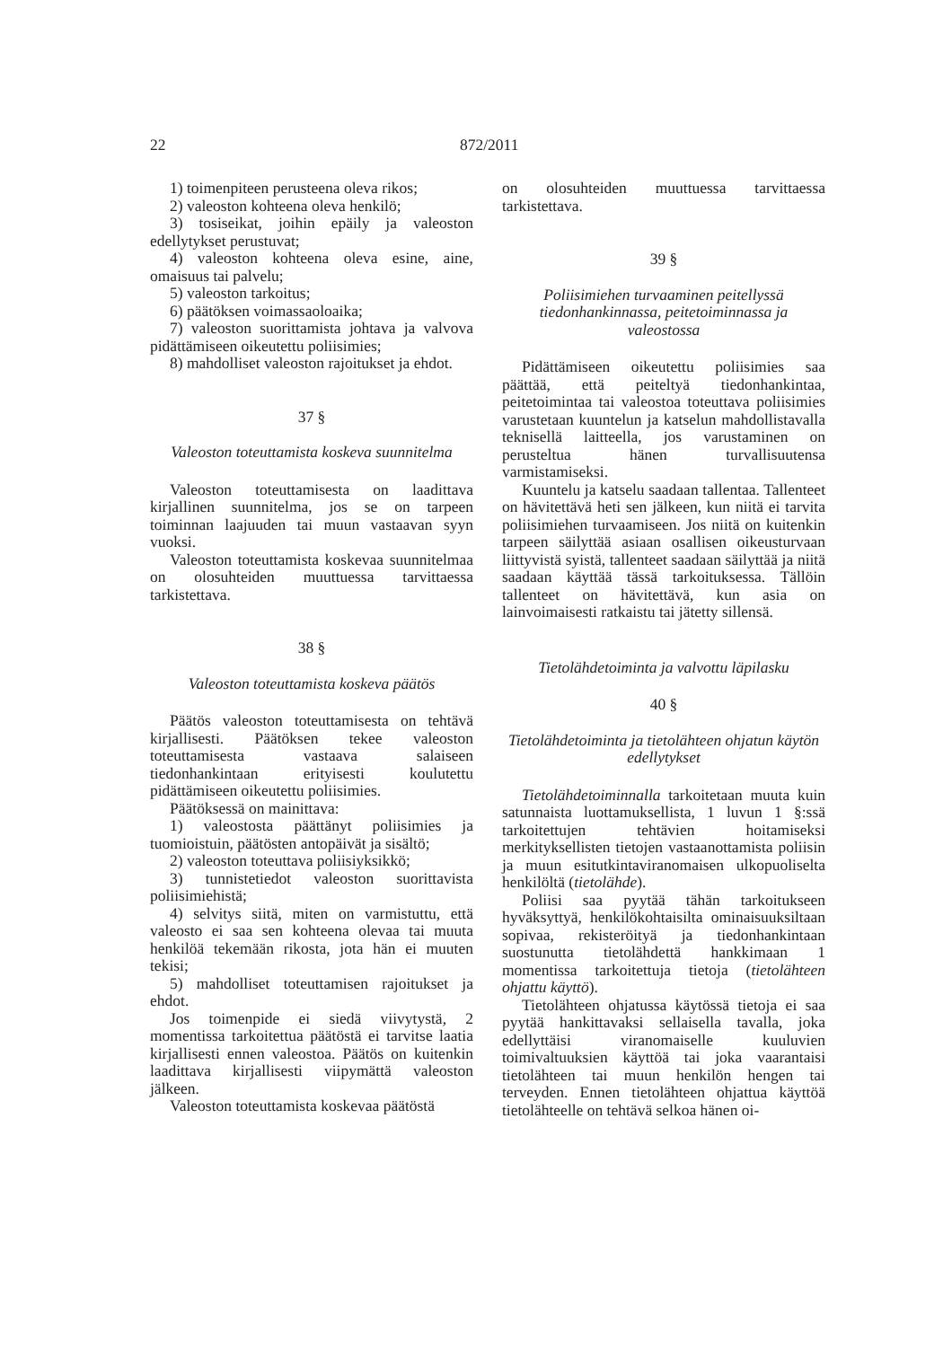22 872/2011
1) toimenpiteen perusteena oleva rikos;
2) valeoston kohteena oleva henkilö;
3) tosiseikat, joihin epäily ja valeoston edellytykset perustuvat;
4) valeoston kohteena oleva esine, aine, omaisuus tai palvelu;
5) valeoston tarkoitus;
6) päätöksen voimassaoloaika;
7) valeoston suorittamista johtava ja valvova pidättämiseen oikeutettu poliisimies;
8) mahdolliset valeoston rajoitukset ja ehdot.
37 §
Valeoston toteuttamista koskeva suunnitelma
Valeoston toteuttamisesta on laadittava kirjallinen suunnitelma, jos se on tarpeen toiminnan laajuuden tai muun vastaavan syyn vuoksi.
Valeoston toteuttamista koskevaa suunnitelmaa on olosuhteiden muuttuessa tarvittaessa tarkistettava.
38 §
Valeoston toteuttamista koskeva päätös
Päätös valeoston toteuttamisesta on tehtävä kirjallisesti. Päätöksen tekee valeoston toteuttamisesta vastaava salaiseen tiedonhankintaan erityisesti koulutettu pidättämiseen oikeutettu poliisimies.
Päätöksessä on mainittava:
1) valeostosta päättänyt poliisimies ja tuomioistuin, päätösten antopäivät ja sisältö;
2) valeoston toteuttava poliisiyksikkö;
3) tunnistetiedot valeoston suorittavista poliisimiehistä;
4) selvitys siitä, miten on varmistuttu, että valeosto ei saa sen kohteena olevaa tai muuta henkilöä tekemään rikosta, jota hän ei muuten tekisi;
5) mahdolliset toteuttamisen rajoitukset ja ehdot.
Jos toimenpide ei siedä viivytystä, 2 momentissa tarkoitettua päätöstä ei tarvitse laatia kirjallisesti ennen valeostoa. Päätös on kuitenkin laadittava kirjallisesti viipymättä valeoston jälkeen.
Valeoston toteuttamista koskevaa päätöstä
on olosuhteiden muuttuessa tarvittaessa tarkistettava.
39 §
Poliisimiehen turvaaminen peitellyssä tiedonhankinnassa, peitetoiminnassa ja valeostossa
Pidättämiseen oikeutettu poliisimies saa päättää, että peiteltyä tiedonhankintaa, peitetoimintaa tai valeostoa toteuttava poliisimies varustetaan kuuntelun ja katselun mahdollistavalla teknisellä laitteella, jos varustaminen on perusteltua hänen turvallisuutensa varmistamiseksi.
Kuuntelu ja katselu saadaan tallentaa. Tallenteet on hävitettävä heti sen jälkeen, kun niitä ei tarvita poliisimiehen turvaamiseen. Jos niitä on kuitenkin tarpeen säilyttää asiaan osallisen oikeusturvaan liittyvistä syistä, tallenteet saadaan säilyttää ja niitä saadaan käyttää tässä tarkoituksessa. Tällöin tallenteet on hävitettävä, kun asia on lainvoimaisesti ratkaistu tai jätetty sillensä.
Tietolähdetoiminta ja valvottu läpilasku
40 §
Tietolähdetoiminta ja tietolähteen ohjatun käytön edellytykset
Tietolähdetoiminnalla tarkoitetaan muuta kuin satunnaista luottamuksellista, 1 luvun 1 §:ssä tarkoitettujen tehtävien hoitamiseksi merkityksellisten tietojen vastaanottamista poliisin ja muun esitutkintaviranomaisen ulkopuoliselta henkilöltä (tietolähde).
Poliisi saa pyytää tähän tarkoitukseen hyväksyttyä, henkilökohtaisilta ominaisuuksiltaan sopivaa, rekisteröityä ja tiedonhankintaan suostunutta tietolähdettä hankkimaan 1 momentissa tarkoitettuja tietoja (tietolähteen ohjattu käyttö).
Tietolähteen ohjatussa käytössä tietoja ei saa pyytää hankittavaksi sellaisella tavalla, joka edellyttäisi viranomaiselle kuuluvien toimivaltuuksien käyttöä tai joka vaarantaisi tietolähteen tai muun henkilön hengen tai terveyden. Ennen tietolähteen ohjattua käyttöä tietolähteelle on tehtävä selkoa hänen oi-